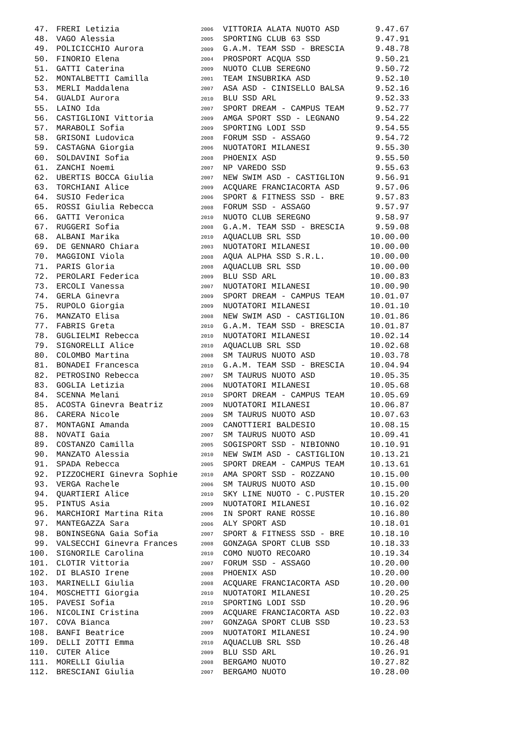| 47. | FRERI Letizia | 2006 | VITTORIA ALATA NUOTO ASD | 9.47.67 |
| 48. | VAGO Alessia | 2005 | SPORTING CLUB 63 SSD | 9.47.91 |
| 49. | POLICICCHIO Aurora | 2009 | G.A.M. TEAM SSD - BRESCIA | 9.48.78 |
| 50. | FINORIO Elena | 2004 | PROSPORT ACQUA SSD | 9.50.21 |
| 51. | GATTI Caterina | 2009 | NUOTO CLUB SEREGNO | 9.50.72 |
| 52. | MONTALBETTI Camilla | 2001 | TEAM INSUBRIKA ASD | 9.52.10 |
| 53. | MERLI Maddalena | 2007 | ASA ASD - CINISELLO BALSA | 9.52.16 |
| 54. | GUALDI Aurora | 2010 | BLU SSD ARL | 9.52.33 |
| 55. | LAINO Ida | 2007 | SPORT DREAM - CAMPUS TEAM | 9.52.77 |
| 56. | CASTIGLIONI Vittoria | 2009 | AMGA SPORT SSD - LEGNANO | 9.54.22 |
| 57. | MARABOLI Sofia | 2009 | SPORTING LODI SSD | 9.54.55 |
| 58. | GRISONI Ludovica | 2008 | FORUM SSD - ASSAGO | 9.54.72 |
| 59. | CASTAGNA Giorgia | 2006 | NUOTATORI MILANESI | 9.55.30 |
| 60. | SOLDAVINI Sofia | 2008 | PHOENIX ASD | 9.55.50 |
| 61. | ZANCHI Noemi | 2007 | NP VAREDO SSD | 9.55.63 |
| 62. | UBERTIS BOCCA Giulia | 2007 | NEW SWIM ASD - CASTIGLION | 9.56.91 |
| 63. | TORCHIANI Alice | 2009 | ACQUARE FRANCIACORTA ASD | 9.57.06 |
| 64. | SUSIO Federica | 2006 | SPORT & FITNESS SSD - BRE | 9.57.83 |
| 65. | ROSSI Giulia Rebecca | 2008 | FORUM SSD - ASSAGO | 9.57.97 |
| 66. | GATTI Veronica | 2010 | NUOTO CLUB SEREGNO | 9.58.97 |
| 67. | RUGGERI Sofia | 2008 | G.A.M. TEAM SSD - BRESCIA | 9.59.08 |
| 68. | ALBANI Marika | 2010 | AQUACLUB SRL SSD | 10.00.00 |
| 69. | DE GENNARO Chiara | 2003 | NUOTATORI MILANESI | 10.00.00 |
| 70. | MAGGIONI Viola | 2008 | AQUA ALPHA SSD S.R.L. | 10.00.00 |
| 71. | PARIS Gloria | 2008 | AQUACLUB SRL SSD | 10.00.00 |
| 72. | PEROLARI Federica | 2009 | BLU SSD ARL | 10.00.83 |
| 73. | ERCOLI Vanessa | 2007 | NUOTATORI MILANESI | 10.00.90 |
| 74. | GERLA Ginevra | 2009 | SPORT DREAM - CAMPUS TEAM | 10.01.07 |
| 75. | RUPOLO Giorgia | 2009 | NUOTATORI MILANESI | 10.01.10 |
| 76. | MANZATO Elisa | 2008 | NEW SWIM ASD - CASTIGLION | 10.01.86 |
| 77. | FABRIS Greta | 2010 | G.A.M. TEAM SSD - BRESCIA | 10.01.87 |
| 78. | GUGLIELMI Rebecca | 2010 | NUOTATORI MILANESI | 10.02.14 |
| 79. | SIGNORELLI Alice | 2010 | AQUACLUB SRL SSD | 10.02.68 |
| 80. | COLOMBO Martina | 2008 | SM TAURUS NUOTO ASD | 10.03.78 |
| 81. | BONADEI Francesca | 2010 | G.A.M. TEAM SSD - BRESCIA | 10.04.94 |
| 82. | PETROSINO Rebecca | 2007 | SM TAURUS NUOTO ASD | 10.05.35 |
| 83. | GOGLIA Letizia | 2006 | NUOTATORI MILANESI | 10.05.68 |
| 84. | SCENNA Melani | 2010 | SPORT DREAM - CAMPUS TEAM | 10.05.69 |
| 85. | ACOSTA Ginevra Beatriz | 2009 | NUOTATORI MILANESI | 10.06.87 |
| 86. | CARERA Nicole | 2009 | SM TAURUS NUOTO ASD | 10.07.63 |
| 87. | MONTAGNI Amanda | 2009 | CANOTTIERI BALDESIO | 10.08.15 |
| 88. | NOVATI Gaia | 2007 | SM TAURUS NUOTO ASD | 10.09.41 |
| 89. | COSTANZO Camilla | 2005 | SOGISPORT SSD - NIBIONNO | 10.10.91 |
| 90. | MANZATO Alessia | 2010 | NEW SWIM ASD - CASTIGLION | 10.13.21 |
| 91. | SPADA Rebecca | 2005 | SPORT DREAM - CAMPUS TEAM | 10.13.61 |
| 92. | PIZZOCHERI Ginevra Sophie | 2010 | AMA SPORT SSD - ROZZANO | 10.15.00 |
| 93. | VERGA Rachele | 2006 | SM TAURUS NUOTO ASD | 10.15.00 |
| 94. | QUARTIERI Alice | 2010 | SKY LINE NUOTO - C.PUSTER | 10.15.20 |
| 95. | PINTUS Asia | 2009 | NUOTATORI MILANESI | 10.16.02 |
| 96. | MARCHIORI Martina Rita | 2006 | IN SPORT RANE ROSSE | 10.16.80 |
| 97. | MANTEGAZZA Sara | 2006 | ALY SPORT ASD | 10.18.01 |
| 98. | BONINSEGNA Gaia Sofia | 2007 | SPORT & FITNESS SSD - BRE | 10.18.10 |
| 99. | VALSECCHI Ginevra Frances | 2008 | GONZAGA SPORT CLUB SSD | 10.18.33 |
| 100. | SIGNORILE Carolina | 2010 | COMO NUOTO RECOARO | 10.19.34 |
| 101. | CLOTIR Vittoria | 2007 | FORUM SSD - ASSAGO | 10.20.00 |
| 102. | DI BLASIO Irene | 2008 | PHOENIX ASD | 10.20.00 |
| 103. | MARINELLI Giulia | 2008 | ACQUARE FRANCIACORTA ASD | 10.20.00 |
| 104. | MOSCHETTI Giorgia | 2010 | NUOTATORI MILANESI | 10.20.25 |
| 105. | PAVESI Sofia | 2010 | SPORTING LODI SSD | 10.20.96 |
| 106. | NICOLINI Cristina | 2009 | ACQUARE FRANCIACORTA ASD | 10.22.03 |
| 107. | COVA Bianca | 2007 | GONZAGA SPORT CLUB SSD | 10.23.53 |
| 108. | BANFI Beatrice | 2009 | NUOTATORI MILANESI | 10.24.90 |
| 109. | DELLI ZOTTI Emma | 2010 | AQUACLUB SRL SSD | 10.26.48 |
| 110. | CUTER Alice | 2009 | BLU SSD ARL | 10.26.91 |
| 111. | MORELLI Giulia | 2008 | BERGAMO NUOTO | 10.27.82 |
| 112. | BRESCIANI Giulia | 2007 | BERGAMO NUOTO | 10.28.00 |